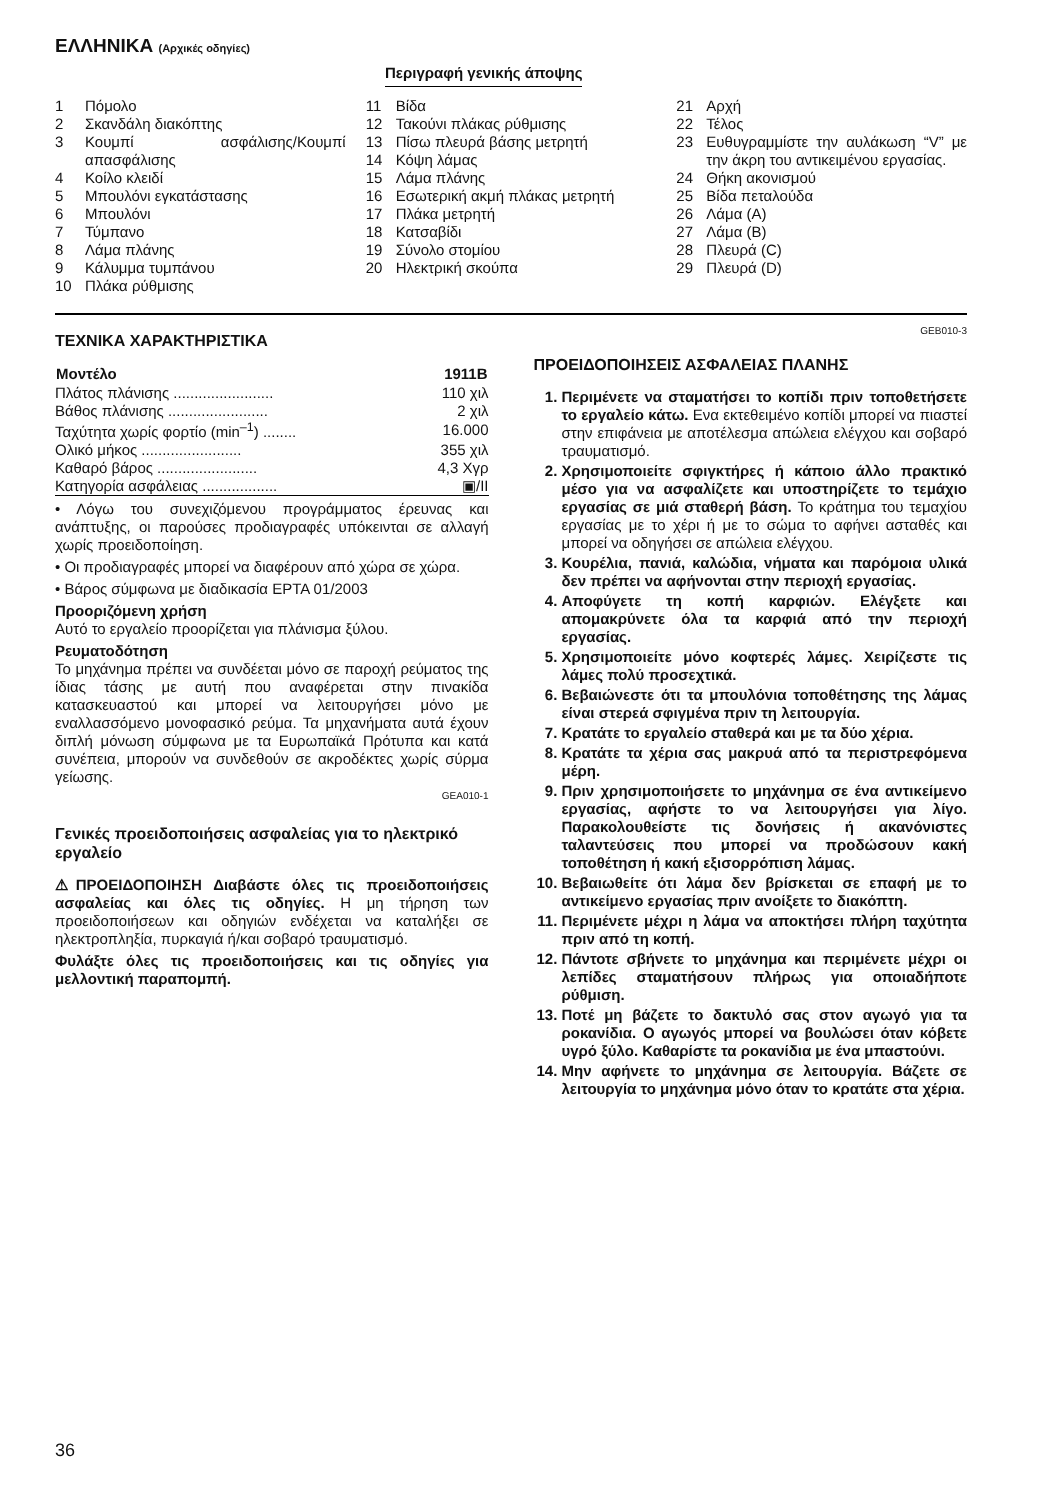ΕΛΛΗΝΙΚΑ (Αρχικές οδηγίες)
Περιγραφή γενικής άποψης
1 Πόμολο
2 Σκανδάλη διακόπτης
3 Κουμπί ασφάλισης/Κουμπί απασφάλισης
4 Κοίλο κλειδί
5 Μπουλόνι εγκατάστασης
6 Μπουλόνι
7 Τύμπανο
8 Λάμα πλάνης
9 Κάλυμμα τυμπάνου
10 Πλάκα ρύθμισης
11 Βίδα
12 Τακούνι πλάκας ρύθμισης
13 Πίσω πλευρά βάσης μετρητή
14 Κόψη λάμας
15 Λάμα πλάνης
16 Εσωτερική ακμή πλάκας μετρητή
17 Πλάκα μετρητή
18 Κατσαβίδι
19 Σύνολο στομίου
20 Ηλεκτρική σκούπα
21 Αρχή
22 Τέλος
23 Ευθυγραμμίστε την αυλάκωση “V” με την άκρη του αντικειμένου εργασίας.
24 Θήκη ακονισμού
25 Βίδα πεταλούδα
26 Λάμα (A)
27 Λάμα (B)
28 Πλευρά (C)
29 Πλευρά (D)
ΤΕΧΝΙΚΑ ΧΑΡΑΚΤΗΡΙΣΤΙΚΑ
| Μοντέλο | 1911B |
| --- | --- |
| Πλάτος πλάνισης ........................ | 110 χιλ |
| Βάθος πλάνισης ........................ | 2 χιλ |
| Ταχύτητα χωρίς φορτίο (min<sup>–1</sup>) ........ | 16.000 |
| Ολικό μήκος ........................ | 355 χιλ |
| Καθαρό βάρος ........................ | 4,3 Χγρ |
| Κατηγορία ασφάλειας .................. | ▣/II |
• Λόγω του συνεχιζόμενου προγράμματος έρευνας και ανάπτυξης, οι παρούσες προδιαγραφές υπόκεινται σε αλλαγή χωρίς προειδοποίηση.
• Οι προδιαγραφές μπορεί να διαφέρουν από χώρα σε χώρα.
• Βάρος σύμφωνα με διαδικασία EPTA 01/2003
Προοριζόμενη χρήση
Αυτό το εργαλείο προορίζεται για πλάνισμα ξύλου.
Ρευματοδότηση
Το μηχάνημα πρέπει να συνδέεται μόνο σε παροχή ρεύματος της ίδιας τάσης με αυτή που αναφέρεται στην πινακίδα κατασκευαστού και μπορεί να λειτουργήσει μόνο με εναλλασσόμενο μονοφασικό ρεύμα. Τα μηχανήματα αυτά έχουν διπλή μόνωση σύμφωνα με τα Ευρωπαϊκά Πρότυπα και κατά συνέπεια, μπορούν να συνδεθούν σε ακροδέκτες χωρίς σύρμα γείωσης.
GEA010-1
Γενικές προειδοποιήσεις ασφαλείας για το ηλεκτρικό εργαλείο
⚠ΠΡΟΕΙΔΟΠΟΙΗΣΗ Διαβάστε όλες τις προειδοποιήσεις ασφαλείας και όλες τις οδηγίες. Η μη τήρηση των προειδοποιήσεων και οδηγιών ενδέχεται να καταλήξει σε ηλεκτροπληξία, πυρκαγιά ή/και σοβαρό τραυματισμό.
Φυλάξτε όλες τις προειδοποιήσεις και τις οδηγίες για μελλοντική παραπομπή.
GEB010-3
ΠΡΟΕΙΔΟΠΟΙΗΣΕΙΣ ΑΣΦΑΛΕΙΑΣ ΠΛΑΝΗΣ
1. Περιμένετε να σταματήσει το κοπίδι πριν τοποθετήσετε το εργαλείο κάτω. Ενα εκτεθειμένο κοπίδι μπορεί να πιαστεί στην επιφάνεια με αποτέλεσμα απώλεια ελέγχου και σοβαρό τραυματισμό.
2. Χρησιμοποιείτε σφιγκτήρες ή κάποιο άλλο πρακτικό μέσο για να ασφαλίζετε και υποστηρίζετε το τεμάχιο εργασίας σε μιά σταθερή βάση. Το κράτημα του τεμαχίου εργασίας με το χέρι ή με το σώμα το αφήνει ασταθές και μπορεί να οδηγήσει σε απώλεια ελέγχου.
3. Κουρέλια, πανιά, καλώδια, νήματα και παρόμοια υλικά δεν πρέπει να αφήνονται στην περιοχή εργασίας.
4. Αποφύγετε τη κοπή καρφιών. Ελέγξετε και απομακρύνετε όλα τα καρφιά από την περιοχή εργασίας.
5. Χρησιμοποιείτε μόνο κοφτερές λάμες. Χειρίζεστε τις λάμες πολύ προσεχτικά.
6. Βεβαιώνεστε ότι τα μπουλόνια τοποθέτησης της λάμας είναι στερεά σφιγμένα πριν τη λειτουργία.
7. Κρατάτε το εργαλείο σταθερά και με τα δύο χέρια.
8. Κρατάτε τα χέρια σας μακρυά από τα περιστρεφόμενα μέρη.
9. Πριν χρησιμοποιήσετε το μηχάνημα σε ένα αντικείμενο εργασίας, αφήστε το να λειτουργήσει για λίγο. Παρακολουθείστε τις δονήσεις ή ακανόνιστες ταλαντεύσεις που μπορεί να προδώσουν κακή τοποθέτηση ή κακή εξισορρόπιση λάμας.
10. Βεβαιωθείτε ότι λάμα δεν βρίσκεται σε επαφή με το αντικείμενο εργασίας πριν ανοίξετε το διακόπτη.
11. Περιμένετε μέχρι η λάμα να αποκτήσει πλήρη ταχύτητα πριν από τη κοπή.
12. Πάντοτε σβήνετε το μηχάνημα και περιμένετε μέχρι οι λεπίδες σταματήσουν πλήρως για οποιαδήποτε ρύθμιση.
13. Ποτέ μη βάζετε το δακτυλό σας στον αγωγό για τα ροκανίδια. Ο αγωγός μπορεί να βουλώσει όταν κόβετε υγρό ξύλο. Καθαρίστε τα ροκανίδια με ένα μπαστούνι.
14. Μην αφήνετε το μηχάνημα σε λειτουργία. Βάζετε σε λειτουργία το μηχάνημα μόνο όταν το κρατάτε στα χέρια.
36